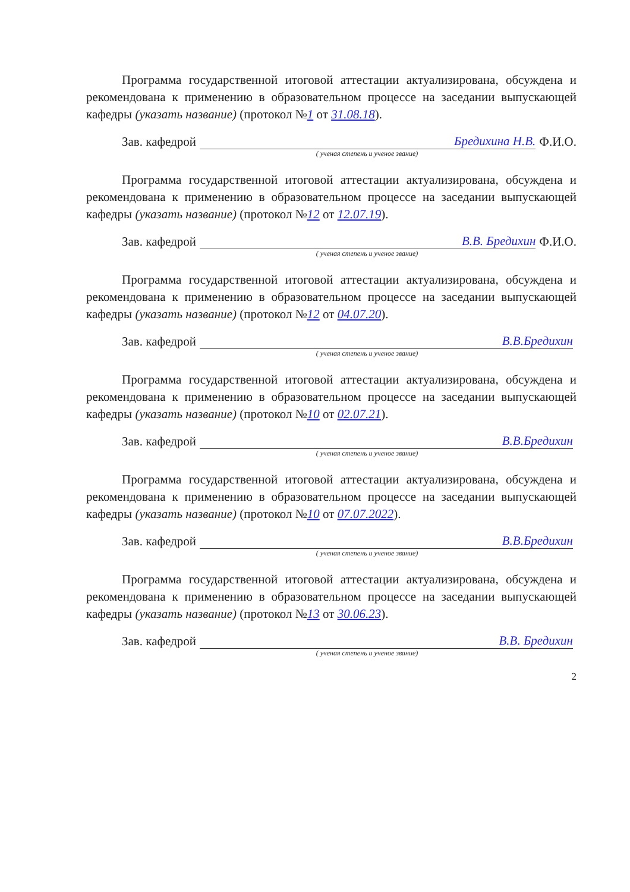Программа государственной итоговой аттестации актуализирована, обсуждена и рекомендована к применению в образовательном процессе на заседании выпускающей кафедры (указать название) (протокол №1 от 31.08.18).
Зав. кафедрой Бредихина Н.В. Ф.И.О.
( ученая степень и ученое звание)
Программа государственной итоговой аттестации актуализирована, обсуждена и рекомендована к применению в образовательном процессе на заседании выпускающей кафедры (указать название) (протокол №12 от 12.07.19).
Зав. кафедрой В.В. Бредихин Ф.И.О.
( ученая степень и ученое звание)
Программа государственной итоговой аттестации актуализирована, обсуждена и рекомендована к применению в образовательном процессе на заседании выпускающей кафедры (указать название) (протокол №12 от 04.07.20).
Зав. кафедрой В.В.Бредихин
( ученая степень и ученое звание)
Программа государственной итоговой аттестации актуализирована, обсуждена и рекомендована к применению в образовательном процессе на заседании выпускающей кафедры (указать название) (протокол №10 от 02.07.21).
Зав. кафедрой В.В.Бредихин
( ученая степень и ученое звание)
Программа государственной итоговой аттестации актуализирована, обсуждена и рекомендована к применению в образовательном процессе на заседании выпускающей кафедры (указать название) (протокол №10 от 07.07.2022).
Зав. кафедрой В.В.Бредихин
( ученая степень и ученое звание)
Программа государственной итоговой аттестации актуализирована, обсуждена и рекомендована к применению в образовательном процессе на заседании выпускающей кафедры (указать название) (протокол №13 от 30.06.23).
Зав. кафедрой В.В. Бредихин
( ученая степень и ученое звание)
2